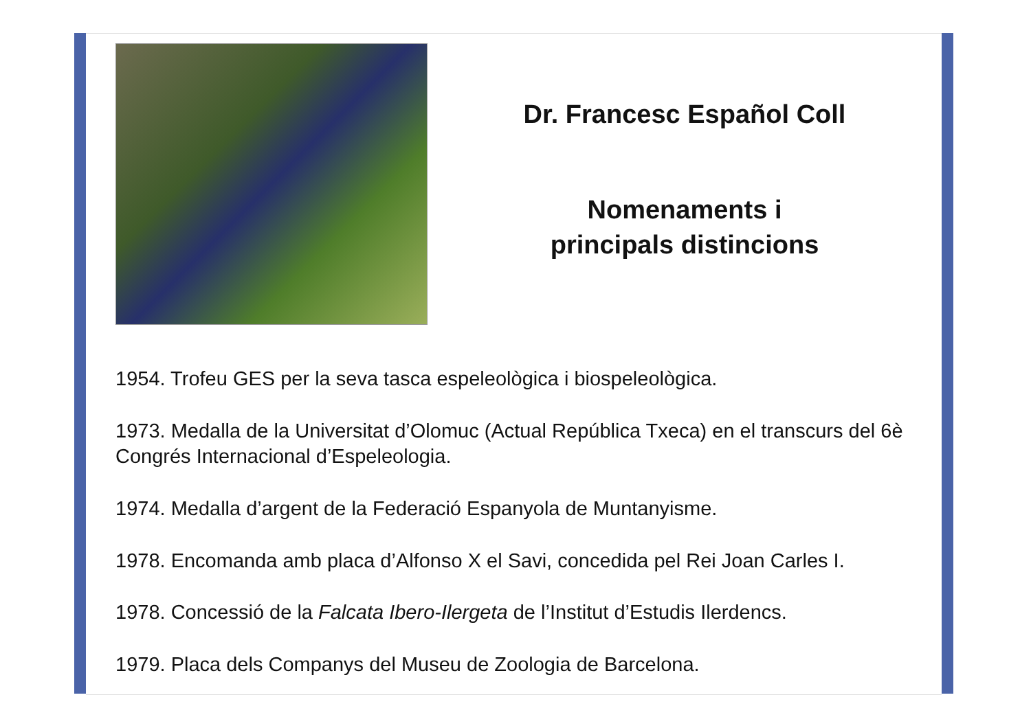Dr. Francesc Español Coll
Nomenaments i
principals distincions
1954. Trofeu GES per la seva tasca espeleològica i biospeleològica.
1973. Medalla de la Universitat d’Olomuc (Actual República Txeca) en el transcurs del 6è Congrés Internacional d’Espeleologia.
1974. Medalla d’argent de la Federació Espanyola de Muntanyisme.
1978. Encomanda amb placa d’Alfonso X el Savi, concedida pel Rei Joan Carles I.
1978. Concessió de la Falcata Ibero-Ilergeta de l’Institut d’Estudis Ilerdencs.
1979. Placa dels Companys del Museu de Zoologia de Barcelona.